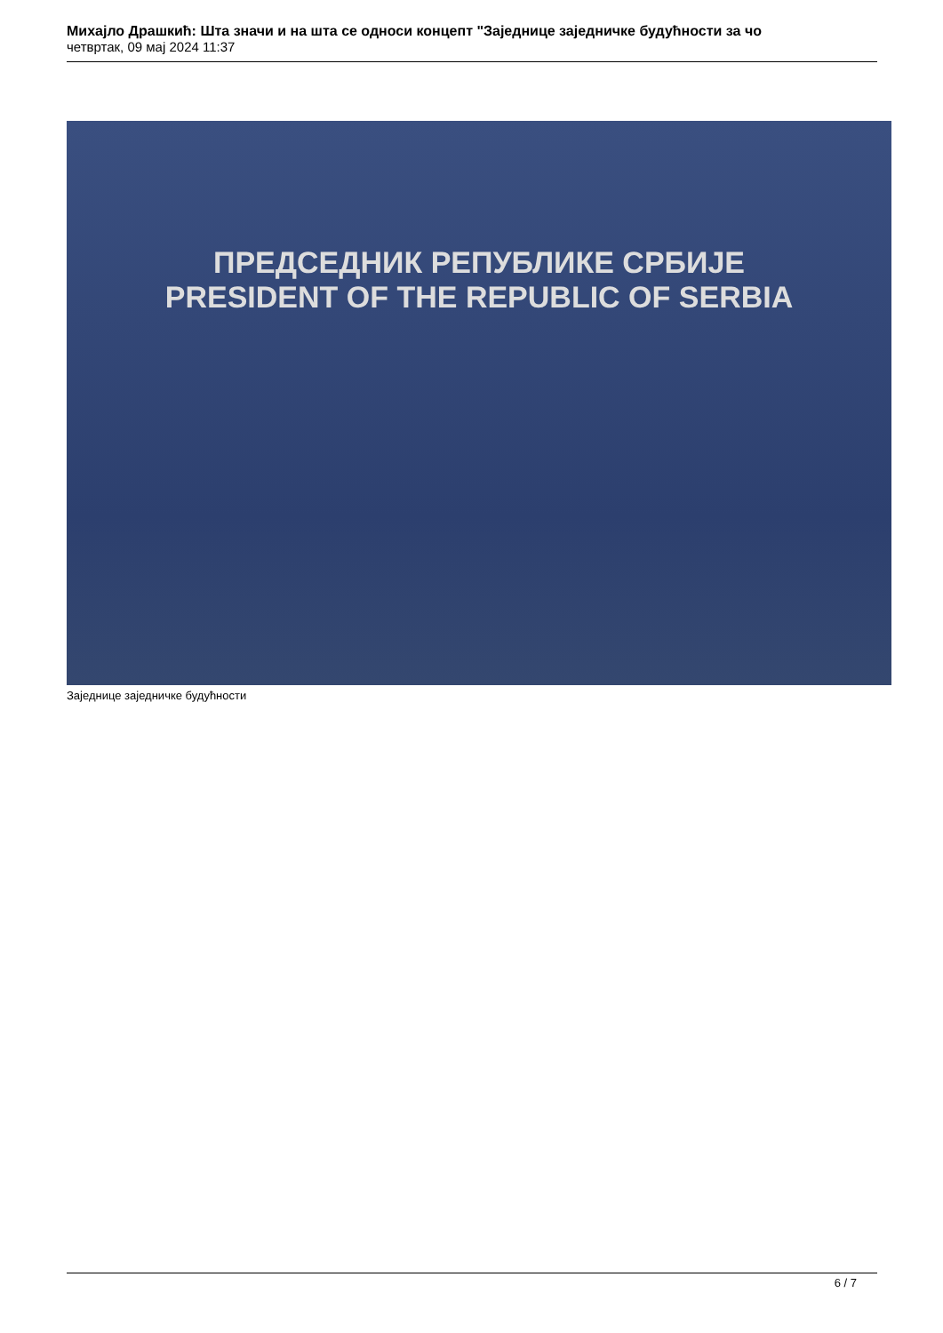Михајло Драшкић: Шта значи и на шта се односи концепт "Заједнице заједничке будућности за чо
четвртак, 09 мај 2024 11:37
ПРЕДСЕДНИК РЕПУБЛИКЕ СРБИЈЕ
PRESIDENT OF THE REPUBLIC OF SERBIA
Заједнице заједничке будућности
6 / 7